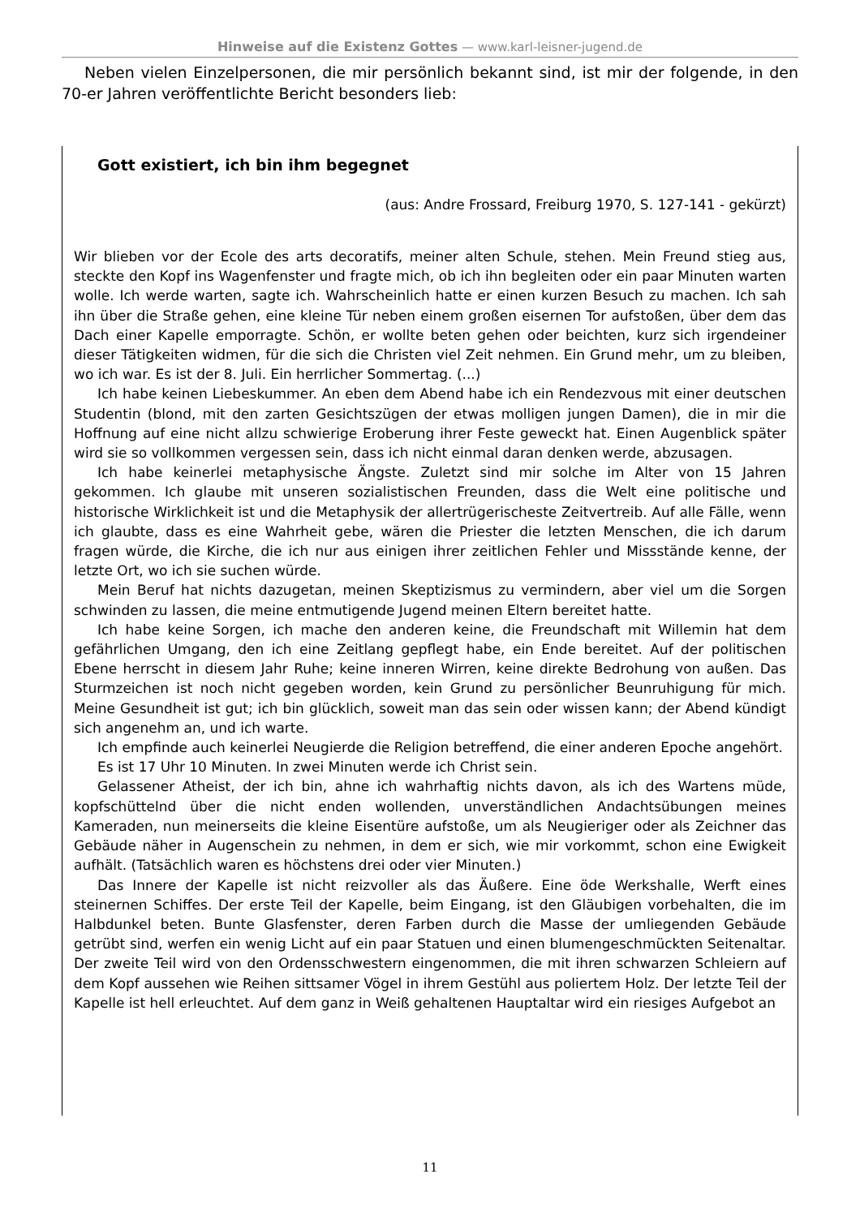Hinweise auf die Existenz Gottes — www.karl-leisner-jugend.de
Neben vielen Einzelpersonen, die mir persönlich bekannt sind, ist mir der folgende, in den 70-er Jahren veröffentlichte Bericht besonders lieb:
Gott existiert, ich bin ihm begegnet
(aus: Andre Frossard, Freiburg 1970, S. 127-141 - gekürzt)
Wir blieben vor der Ecole des arts decoratifs, meiner alten Schule, stehen. Mein Freund stieg aus, steckte den Kopf ins Wagenfenster und fragte mich, ob ich ihn begleiten oder ein paar Minuten warten wolle. Ich werde warten, sagte ich. Wahrscheinlich hatte er einen kurzen Besuch zu machen. Ich sah ihn über die Straße gehen, eine kleine Tür neben einem großen eisernen Tor aufstoßen, über dem das Dach einer Kapelle emporragte. Schön, er wollte beten gehen oder beichten, kurz sich irgendeiner dieser Tätigkeiten widmen, für die sich die Christen viel Zeit nehmen. Ein Grund mehr, um zu bleiben, wo ich war. Es ist der 8. Juli. Ein herrlicher Sommertag. (...)
Ich habe keinen Liebeskummer. An eben dem Abend habe ich ein Rendezvous mit einer deutschen Studentin (blond, mit den zarten Gesichtszügen der etwas molligen jungen Damen), die in mir die Hoffnung auf eine nicht allzu schwierige Eroberung ihrer Feste geweckt hat. Einen Augenblick später wird sie so vollkommen vergessen sein, dass ich nicht einmal daran denken werde, abzusagen.
Ich habe keinerlei metaphysische Ängste. Zuletzt sind mir solche im Alter von 15 Jahren gekommen. Ich glaube mit unseren sozialistischen Freunden, dass die Welt eine politische und historische Wirklichkeit ist und die Metaphysik der allertrügerischeste Zeitvertreib. Auf alle Fälle, wenn ich glaubte, dass es eine Wahrheit gebe, wären die Priester die letzten Menschen, die ich darum fragen würde, die Kirche, die ich nur aus einigen ihrer zeitlichen Fehler und Missstände kenne, der letzte Ort, wo ich sie suchen würde.
Mein Beruf hat nichts dazugetan, meinen Skeptizismus zu vermindern, aber viel um die Sorgen schwinden zu lassen, die meine entmutigende Jugend meinen Eltern bereitet hatte.
Ich habe keine Sorgen, ich mache den anderen keine, die Freundschaft mit Willemin hat dem gefährlichen Umgang, den ich eine Zeitlang gepflegt habe, ein Ende bereitet. Auf der politischen Ebene herrscht in diesem Jahr Ruhe; keine inneren Wirren, keine direkte Bedrohung von außen. Das Sturmzeichen ist noch nicht gegeben worden, kein Grund zu persönlicher Beunruhigung für mich. Meine Gesundheit ist gut; ich bin glücklich, soweit man das sein oder wissen kann; der Abend kündigt sich angenehm an, und ich warte.
Ich empfinde auch keinerlei Neugierde die Religion betreffend, die einer anderen Epoche angehört.
Es ist 17 Uhr 10 Minuten. In zwei Minuten werde ich Christ sein.
Gelassener Atheist, der ich bin, ahne ich wahrhaftig nichts davon, als ich des Wartens müde, kopfschüttelnd über die nicht enden wollenden, unverständlichen Andachtsübungen meines Kameraden, nun meinerseits die kleine Eisentüre aufstoße, um als Neugieriger oder als Zeichner das Gebäude näher in Augenschein zu nehmen, in dem er sich, wie mir vorkommt, schon eine Ewigkeit aufhält. (Tatsächlich waren es höchstens drei oder vier Minuten.)
Das Innere der Kapelle ist nicht reizvoller als das Äußere. Eine öde Werkshalle, Werft eines steinernen Schiffes. Der erste Teil der Kapelle, beim Eingang, ist den Gläubigen vorbehalten, die im Halbdunkel beten. Bunte Glasfenster, deren Farben durch die Masse der umliegenden Gebäude getrübt sind, werfen ein wenig Licht auf ein paar Statuen und einen blumengeschmückten Seitenaltar. Der zweite Teil wird von den Ordensschwestern eingenommen, die mit ihren schwarzen Schleiern auf dem Kopf aussehen wie Reihen sittsamer Vögel in ihrem Gestühl aus poliertem Holz. Der letzte Teil der Kapelle ist hell erleuchtet. Auf dem ganz in Weiß gehaltenen Hauptaltar wird ein riesiges Aufgebot an
11